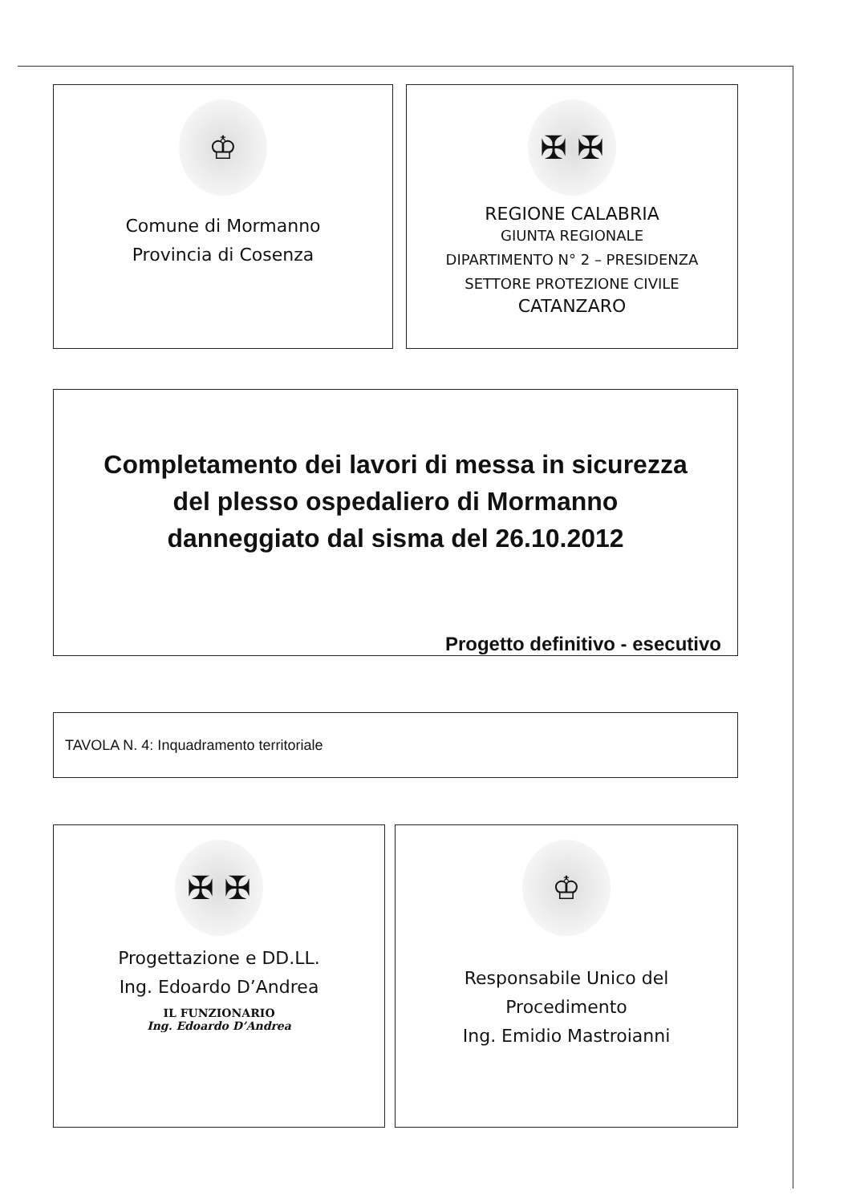♔
Comune di Mormanno
Provincia di Cosenza
✠ ✠
REGIONE CALABRIA
GIUNTA REGIONALE
DIPARTIMENTO N° 2 – PRESIDENZA
SETTORE PROTEZIONE CIVILE
CATANZARO
Completamento dei lavori di messa in sicurezza
del plesso ospedaliero di Mormanno
danneggiato dal sisma del 26.10.2012
Progetto definitivo - esecutivo
TAVOLA N. 4: Inquadramento territoriale
✠ ✠
Progettazione e DD.LL.
Ing. Edoardo D’Andrea
IL FUNZIONARIO
Ing. Edoardo D’Andrea
♔
Responsabile Unico del
Procedimento
Ing. Emidio Mastroianni